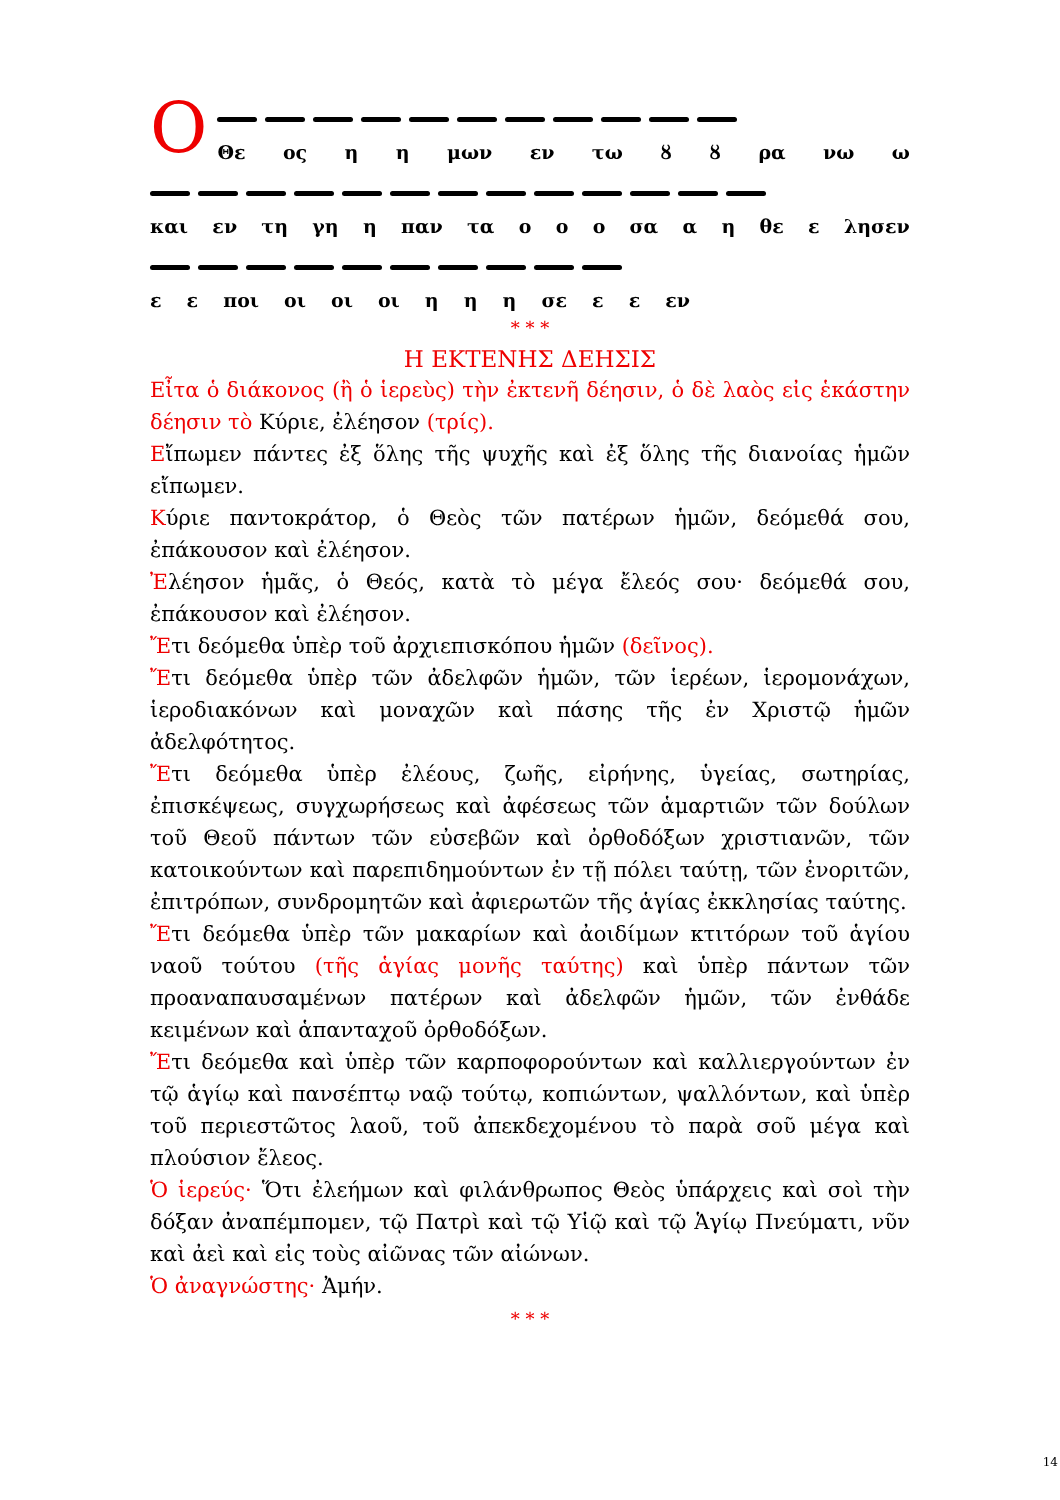Ο
Θε ος η η μων εν τω ȣ ȣ ρα νω ω
και εν τη γη η παν τα ο ο ο σα α η θε ε λησεν
ε ε ποι οι οι οι η η η σε ε ε εν
* * *
Η ΕΚΤΕΝΗΣ ΔΕΗΣΙΣ
Εἶτα ὁ διάκονος (ἢ ὁ ἱερεὺς) τὴν ἐκτενῆ δέησιν, ὁ δὲ λαὸς εἰς ἑκάστην δέησιν τὸ Κύριε, ἐλέησον (τρίς).
Εἴπωμεν πάντες ἐξ ὅλης τῆς ψυχῆς καὶ ἐξ ὅλης τῆς διανοίας ἡμῶν εἴπωμεν.
Κύριε παντοκράτορ, ὁ Θεὸς τῶν πατέρων ἡμῶν, δεόμεθά σου, ἐπάκουσον καὶ ἐλέησον.
Ἐλέησον ἡμᾶς, ὁ Θεός, κατὰ τὸ μέγα ἔλεός σου· δεόμεθά σου, ἐπάκουσον καὶ ἐλέησον.
Ἔτι δεόμεθα ὑπὲρ τοῦ ἀρχιεπισκόπου ἡμῶν (δεῖνος).
Ἔτι δεόμεθα ὑπὲρ τῶν ἀδελφῶν ἡμῶν, τῶν ἱερέων, ἱερομονάχων, ἱεροδιακόνων καὶ μοναχῶν καὶ πάσης τῆς ἐν Χριστῷ ἡμῶν ἀδελφότητος.
Ἔτι δεόμεθα ὑπὲρ ἐλέους, ζωῆς, εἰρήνης, ὑγείας, σωτηρίας, ἐπισκέψεως, συγχωρήσεως καὶ ἀφέσεως τῶν ἁμαρτιῶν τῶν δούλων τοῦ Θεοῦ πάντων τῶν εὐσεβῶν καὶ ὀρθοδόξων χριστιανῶν, τῶν κατοικούντων καὶ παρεπιδημούντων ἐν τῇ πόλει ταύτῃ, τῶν ἐνοριτῶν, ἐπιτρόπων, συνδρομητῶν καὶ ἀφιερωτῶν τῆς ἁγίας ἐκκλησίας ταύτης.
Ἔτι δεόμεθα ὑπὲρ τῶν μακαρίων καὶ ἀοιδίμων κτιτόρων τοῦ ἁγίου ναοῦ τούτου (τῆς ἁγίας μονῆς ταύτης) καὶ ὑπὲρ πάντων τῶν προαναπαυσαμένων πατέρων καὶ ἀδελφῶν ἡμῶν, τῶν ἐνθάδε κειμένων καὶ ἁπανταχοῦ ὀρθοδόξων.
Ἔτι δεόμεθα καὶ ὑπὲρ τῶν καρποφορούντων καὶ καλλιεργούντων ἐν τῷ ἁγίῳ καὶ πανσέπτῳ ναῷ τούτῳ, κοπιώντων, ψαλλόντων, καὶ ὑπὲρ τοῦ περιεστῶτος λαοῦ, τοῦ ἀπεκδεχομένου τὸ παρὰ σοῦ μέγα καὶ πλούσιον ἔλεος.
Ὁ ἱερεύς· Ὅτι ἐλεήμων καὶ φιλάνθρωπος Θεὸς ὑπάρχεις καὶ σοὶ τὴν δόξαν ἀναπέμπομεν, τῷ Πατρὶ καὶ τῷ Υἱῷ καὶ τῷ Ἁγίῳ Πνεύματι, νῦν καὶ ἀεὶ καὶ εἰς τοὺς αἰῶνας τῶν αἰώνων.
Ὁ ἀναγνώστης· Ἀμήν.
* * *
14